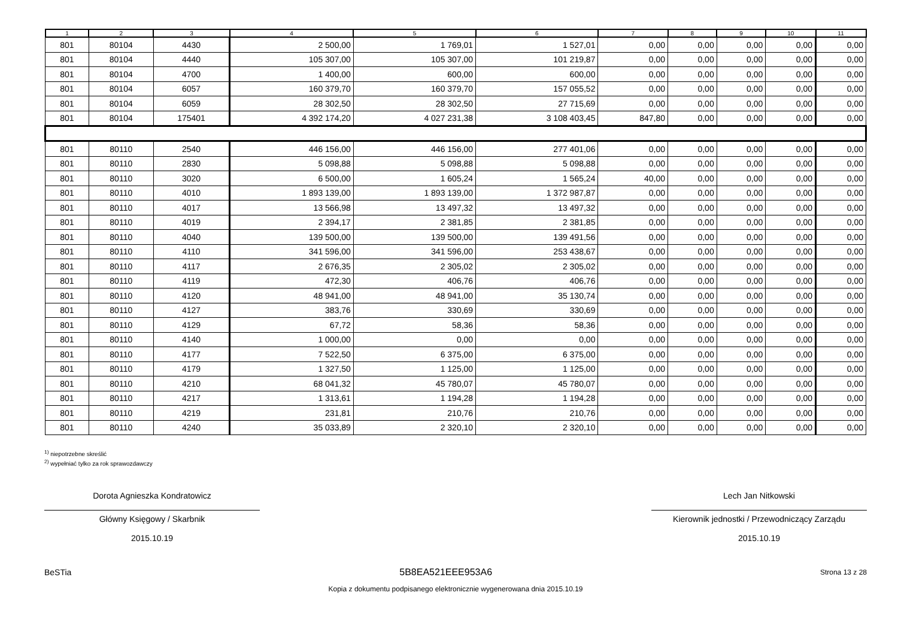| 1 | 2 | 3 | 4 | 5 | 6 | 7 | 8 | 9 | 10 | 11 |
| --- | --- | --- | --- | --- | --- | --- | --- | --- | --- | --- |
| 801 | 80104 | 4430 | 2 500,00 | 1 769,01 | 1 527,01 | 0,00 | 0,00 | 0,00 | 0,00 | 0,00 |
| 801 | 80104 | 4440 | 105 307,00 | 105 307,00 | 101 219,87 | 0,00 | 0,00 | 0,00 | 0,00 | 0,00 |
| 801 | 80104 | 4700 | 1 400,00 | 600,00 | 600,00 | 0,00 | 0,00 | 0,00 | 0,00 | 0,00 |
| 801 | 80104 | 6057 | 160 379,70 | 160 379,70 | 157 055,52 | 0,00 | 0,00 | 0,00 | 0,00 | 0,00 |
| 801 | 80104 | 6059 | 28 302,50 | 28 302,50 | 27 715,69 | 0,00 | 0,00 | 0,00 | 0,00 | 0,00 |
| 801 | 80104 | 175401 | 4 392 174,20 | 4 027 231,38 | 3 108 403,45 | 847,80 | 0,00 | 0,00 | 0,00 | 0,00 |
| 801 | 80110 | 2540 | 446 156,00 | 446 156,00 | 277 401,06 | 0,00 | 0,00 | 0,00 | 0,00 | 0,00 |
| 801 | 80110 | 2830 | 5 098,88 | 5 098,88 | 5 098,88 | 0,00 | 0,00 | 0,00 | 0,00 | 0,00 |
| 801 | 80110 | 3020 | 6 500,00 | 1 605,24 | 1 565,24 | 40,00 | 0,00 | 0,00 | 0,00 | 0,00 |
| 801 | 80110 | 4010 | 1 893 139,00 | 1 893 139,00 | 1 372 987,87 | 0,00 | 0,00 | 0,00 | 0,00 | 0,00 |
| 801 | 80110 | 4017 | 13 566,98 | 13 497,32 | 13 497,32 | 0,00 | 0,00 | 0,00 | 0,00 | 0,00 |
| 801 | 80110 | 4019 | 2 394,17 | 2 381,85 | 2 381,85 | 0,00 | 0,00 | 0,00 | 0,00 | 0,00 |
| 801 | 80110 | 4040 | 139 500,00 | 139 500,00 | 139 491,56 | 0,00 | 0,00 | 0,00 | 0,00 | 0,00 |
| 801 | 80110 | 4110 | 341 596,00 | 341 596,00 | 253 438,67 | 0,00 | 0,00 | 0,00 | 0,00 | 0,00 |
| 801 | 80110 | 4117 | 2 676,35 | 2 305,02 | 2 305,02 | 0,00 | 0,00 | 0,00 | 0,00 | 0,00 |
| 801 | 80110 | 4119 | 472,30 | 406,76 | 406,76 | 0,00 | 0,00 | 0,00 | 0,00 | 0,00 |
| 801 | 80110 | 4120 | 48 941,00 | 48 941,00 | 35 130,74 | 0,00 | 0,00 | 0,00 | 0,00 | 0,00 |
| 801 | 80110 | 4127 | 383,76 | 330,69 | 330,69 | 0,00 | 0,00 | 0,00 | 0,00 | 0,00 |
| 801 | 80110 | 4129 | 67,72 | 58,36 | 58,36 | 0,00 | 0,00 | 0,00 | 0,00 | 0,00 |
| 801 | 80110 | 4140 | 1 000,00 | 0,00 | 0,00 | 0,00 | 0,00 | 0,00 | 0,00 | 0,00 |
| 801 | 80110 | 4177 | 7 522,50 | 6 375,00 | 6 375,00 | 0,00 | 0,00 | 0,00 | 0,00 | 0,00 |
| 801 | 80110 | 4179 | 1 327,50 | 1 125,00 | 1 125,00 | 0,00 | 0,00 | 0,00 | 0,00 | 0,00 |
| 801 | 80110 | 4210 | 68 041,32 | 45 780,07 | 45 780,07 | 0,00 | 0,00 | 0,00 | 0,00 | 0,00 |
| 801 | 80110 | 4217 | 1 313,61 | 1 194,28 | 1 194,28 | 0,00 | 0,00 | 0,00 | 0,00 | 0,00 |
| 801 | 80110 | 4219 | 231,81 | 210,76 | 210,76 | 0,00 | 0,00 | 0,00 | 0,00 | 0,00 |
| 801 | 80110 | 4240 | 35 033,89 | 2 320,10 | 2 320,10 | 0,00 | 0,00 | 0,00 | 0,00 | 0,00 |
<sup>1)</sup> niepotrzebne skreślić
<sup>2)</sup> wypełniać tylko za rok sprawozdawczy
Dorota Agnieszka Kondratowicz
Główny Księgowy / Skarbnik
2015.10.19
Lech Jan Nitkowski
Kierownik jednostki / Przewodniczący Zarządu
2015.10.19
BeSTia 5B8EA521EEE953A6 Strona 13 z 28
Kopia z dokumentu podpisanego elektronicznie wygenerowana dnia 2015.10.19